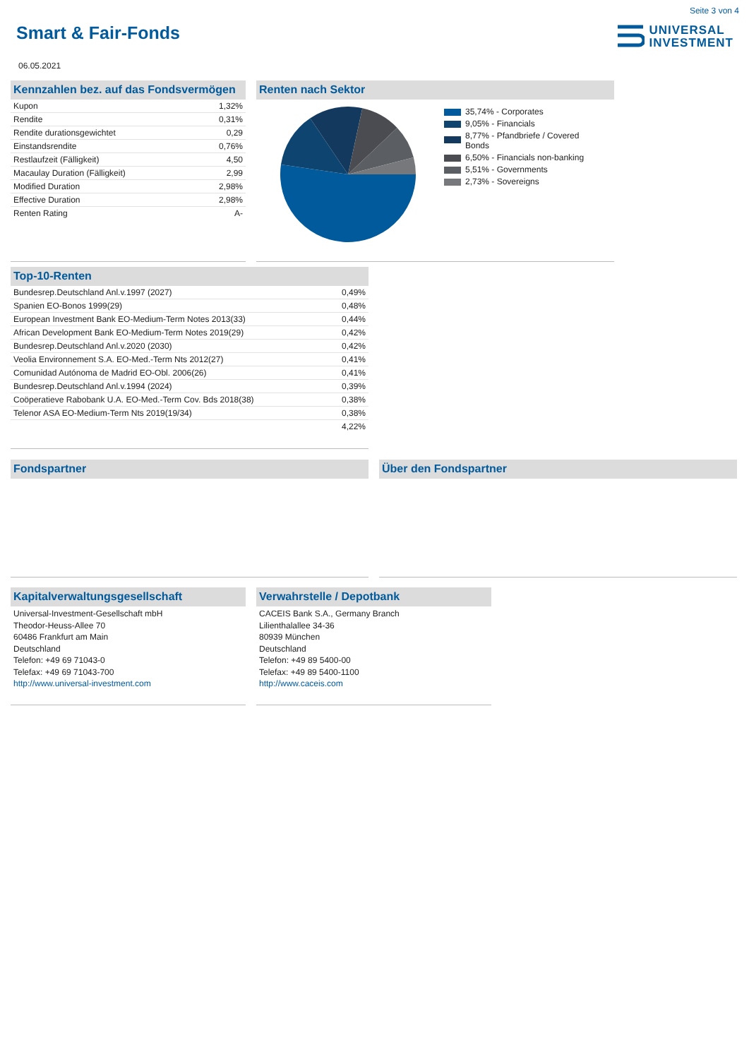Seite 3 von 4
Smart & Fair-Fonds
UNIVERSAL
INVESTMENT
06.05.2021
Kennzahlen bez. auf das Fondsvermögen
| Kupon | 1,32% |
| Rendite | 0,31% |
| Rendite durationsgewichtet | 0,29 |
| Einstandsrendite | 0,76% |
| Restlaufzeit (Fälligkeit) | 4,50 |
| Macaulay Duration (Fälligkeit) | 2,99 |
| Modified Duration | 2,98% |
| Effective Duration | 2,98% |
| Renten Rating | A- |
Renten nach Sektor
35,74% - Corporates
9,05% - Financials
8,77% - Pfandbriefe / Covered Bonds
6,50% - Financials non-banking
5,51% - Governments
2,73% - Sovereigns
Top-10-Renten
| Bundesrep.Deutschland Anl.v.1997 (2027) | 0,49% |
| Spanien EO-Bonos 1999(29) | 0,48% |
| European Investment Bank EO-Medium-Term Notes 2013(33) | 0,44% |
| African Development Bank EO-Medium-Term Notes 2019(29) | 0,42% |
| Bundesrep.Deutschland Anl.v.2020 (2030) | 0,42% |
| Veolia Environnement S.A. EO-Med.-Term Nts 2012(27) | 0,41% |
| Comunidad Autónoma de Madrid EO-Obl. 2006(26) | 0,41% |
| Bundesrep.Deutschland Anl.v.1994 (2024) | 0,39% |
| Coöperatieve Rabobank U.A. EO-Med.-Term Cov. Bds 2018(38) | 0,38% |
| Telenor ASA EO-Medium-Term Nts 2019(19/34) | 0,38% |
| | 4,22% |
Fondspartner Über den Fondspartner
Kapitalverwaltungsgesellschaft
Universal-Investment-Gesellschaft mbH
Theodor-Heuss-Allee 70
60486 Frankfurt am Main
Deutschland
Telefon: +49 69 71043-0
Telefax: +49 69 71043-700
http://www.universal-investment.com
Verwahrstelle / Depotbank
CACEIS Bank S.A., Germany Branch
Lilienthalallee 34-36
80939 München
Deutschland
Telefon: +49 89 5400-00
Telefax: +49 89 5400-1100
http://www.caceis.com